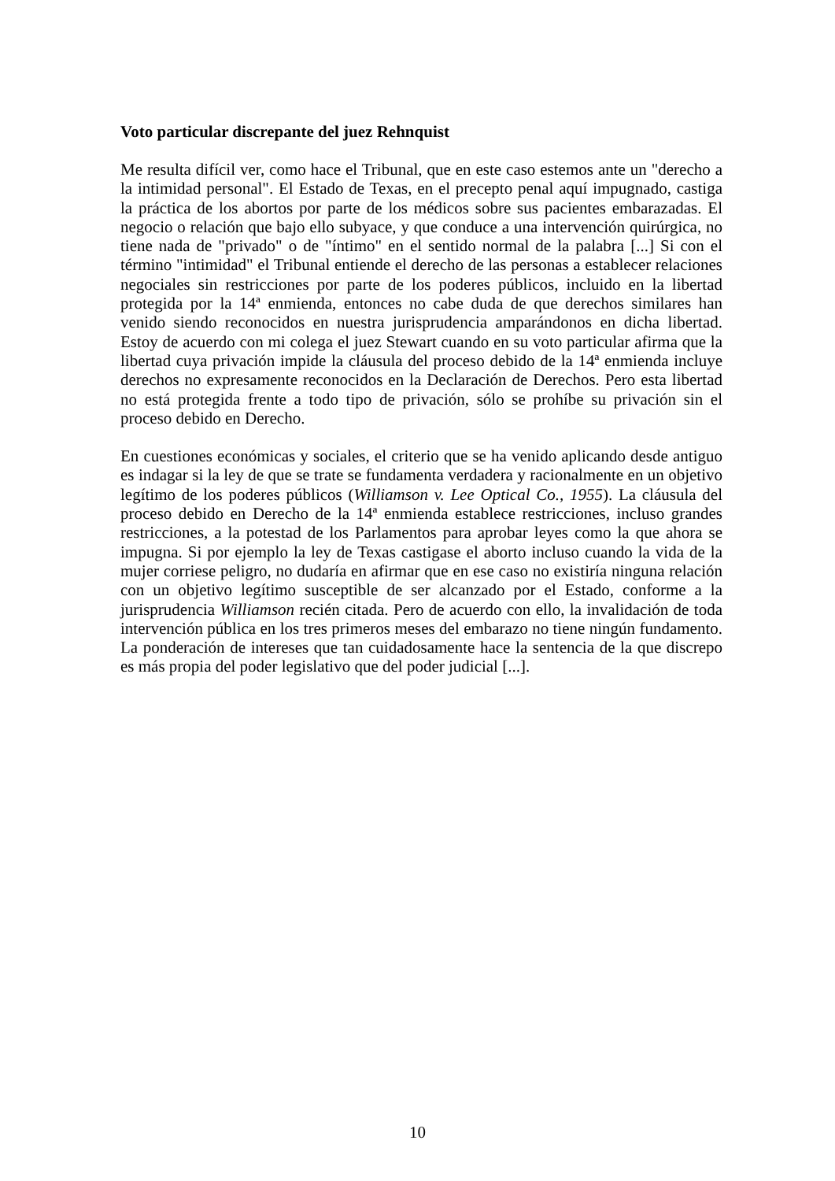Voto particular discrepante del juez Rehnquist
Me resulta difícil ver, como hace el Tribunal, que en este caso estemos ante un "derecho a la intimidad personal". El Estado de Texas, en el precepto penal aquí impugnado, castiga la práctica de los abortos por parte de los médicos sobre sus pacientes embarazadas. El negocio o relación que bajo ello subyace, y que conduce a una intervención quirúrgica, no tiene nada de "privado" o de "íntimo" en el sentido normal de la palabra [...] Si con el término "intimidad" el Tribunal entiende el derecho de las personas a establecer relaciones negociales sin restricciones por parte de los poderes públicos, incluido en la libertad protegida por la 14ª enmienda, entonces no cabe duda de que derechos similares han venido siendo reconocidos en nuestra jurisprudencia amparándonos en dicha libertad. Estoy de acuerdo con mi colega el juez Stewart cuando en su voto particular afirma que la libertad cuya privación impide la cláusula del proceso debido de la 14ª enmienda incluye derechos no expresamente reconocidos en la Declaración de Derechos. Pero esta libertad no está protegida frente a todo tipo de privación, sólo se prohíbe su privación sin el proceso debido en Derecho.
En cuestiones económicas y sociales, el criterio que se ha venido aplicando desde antiguo es indagar si la ley de que se trate se fundamenta verdadera y racionalmente en un objetivo legítimo de los poderes públicos (Williamson v. Lee Optical Co., 1955). La cláusula del proceso debido en Derecho de la 14ª enmienda establece restricciones, incluso grandes restricciones, a la potestad de los Parlamentos para aprobar leyes como la que ahora se impugna. Si por ejemplo la ley de Texas castigase el aborto incluso cuando la vida de la mujer corriese peligro, no dudaría en afirmar que en ese caso no existiría ninguna relación con un objetivo legítimo susceptible de ser alcanzado por el Estado, conforme a la jurisprudencia Williamson recién citada. Pero de acuerdo con ello, la invalidación de toda intervención pública en los tres primeros meses del embarazo no tiene ningún fundamento. La ponderación de intereses que tan cuidadosamente hace la sentencia de la que discrepo es más propia del poder legislativo que del poder judicial [...].
10